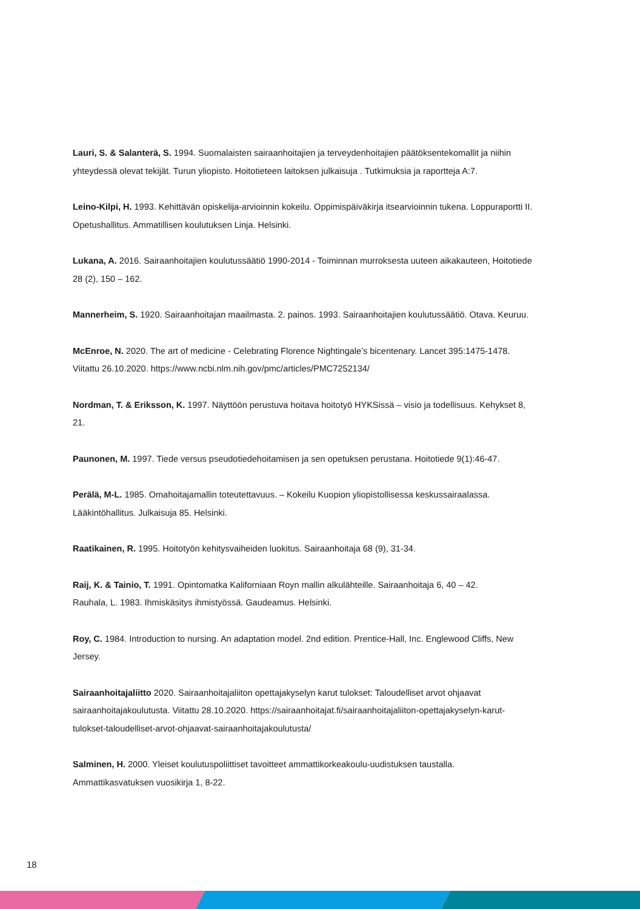Lauri, S. & Salanterä, S. 1994. Suomalaisten sairaanhoitajien ja terveydenhoitajien päätöksentekomallit ja niihin yhteydessä olevat tekijät. Turun yliopisto. Hoitotieteen laitoksen julkaisuja . Tutkimuksia ja raportteja A:7.
Leino-Kilpi, H. 1993. Kehittävän opiskelija-arvioinnin kokeilu. Oppimispäiväkirja itsearvioinnin tukena. Loppuraportti II. Opetushallitus. Ammatillisen koulutuksen Linja. Helsinki.
Lukana, A. 2016. Sairaanhoitajien koulutussäätiö 1990-2014 - Toiminnan murroksesta uuteen aikakauteen, Hoitotiede 28 (2), 150 – 162.
Mannerheim, S. 1920. Sairaanhoitajan maailmasta. 2. painos. 1993. Sairaanhoitajien koulutussäätiö. Otava. Keuruu.
McEnroe, N. 2020. The art of medicine - Celebrating Florence Nightingale’s bicentenary. Lancet 395:1475-1478. Viitattu 26.10.2020. https://www.ncbi.nlm.nih.gov/pmc/articles/PMC7252134/
Nordman, T. & Eriksson, K. 1997. Näyttöön perustuva hoitava hoitotyö HYKSissä – visio ja todellisuus. Kehykset 8, 21.
Paunonen, M. 1997. Tiede versus pseudotiedehoitamisen ja sen opetuksen perustana. Hoitotiede 9(1):46-47.
Perälä, M-L. 1985. Omahoitajamallin toteutettavuus. – Kokeilu Kuopion yliopistollisessa keskussairaalassa. Lääkintöhallitus. Julkaisuja 85. Helsinki.
Raatikainen, R. 1995. Hoitotyön kehitysvaiheiden luokitus. Sairaanhoitaja 68 (9), 31-34.
Raij, K. & Tainio, T. 1991. Opintomatka Kaliforniaan Royn mallin alkulähteille. Sairaanhoitaja 6, 40 – 42.
Rauhala, L. 1983. Ihmiskäsitys ihmistyössä. Gaudeamus. Helsinki.
Roy, C. 1984. Introduction to nursing. An adaptation model. 2nd edition. Prentice-Hall, Inc. Englewood Cliffs, New Jersey.
Sairaanhoitajaliitto 2020. Sairaanhoitajaliiton opettajakyselyn karut tulokset: Taloudelliset arvot ohjaavat sairaanhoitajakoulutusta. Viitattu 28.10.2020. https://sairaanhoitajat.fi/sairaanhoitajaliiton-opettajakyselyn-karut-tulokset-taloudelliset-arvot-ohjaavat-sairaanhoitajakoulutusta/
Salminen, H. 2000. Yleiset koulutuspoliittiset tavoitteet ammattikorkeakoulu-uudistuksen taustalla. Ammattikasvatuksen vuosikirja 1, 8-22.
18